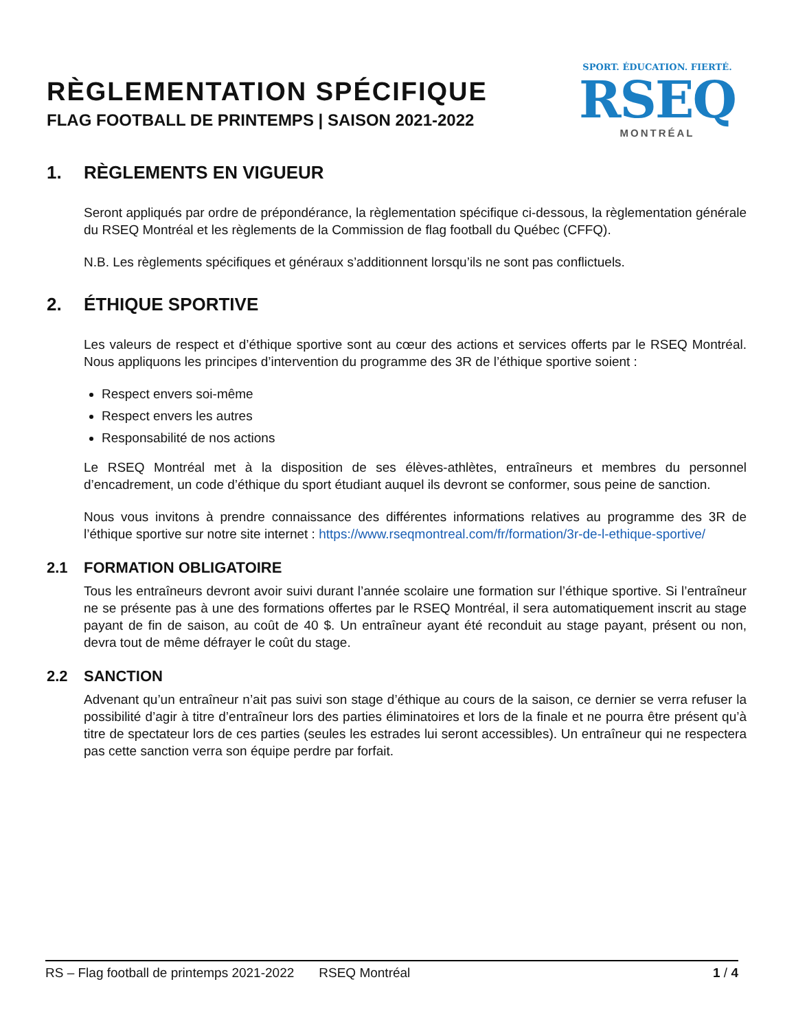RÈGLEMENTATION SPÉCIFIQUE
FLAG FOOTBALL DE PRINTEMPS | SAISON 2021-2022
SPORT. ÉDUCATION. FIERTÉ.
RSEQ
MONTRÉAL
1. RÈGLEMENTS EN VIGUEUR
Seront appliqués par ordre de prépondérance, la règlementation spécifique ci-dessous, la règlementation générale du RSEQ Montréal et les règlements de la Commission de flag football du Québec (CFFQ).
N.B. Les règlements spécifiques et généraux s’additionnent lorsqu’ils ne sont pas conflictuels.
2. ÉTHIQUE SPORTIVE
Les valeurs de respect et d’éthique sportive sont au cœur des actions et services offerts par le RSEQ Montréal. Nous appliquons les principes d’intervention du programme des 3R de l’éthique sportive soient :
Respect envers soi-même
Respect envers les autres
Responsabilité de nos actions
Le RSEQ Montréal met à la disposition de ses élèves-athlètes, entraîneurs et membres du personnel d’encadrement, un code d’éthique du sport étudiant auquel ils devront se conformer, sous peine de sanction.
Nous vous invitons à prendre connaissance des différentes informations relatives au programme des 3R de l’éthique sportive sur notre site internet : https://www.rseqmontreal.com/fr/formation/3r-de-l-ethique-sportive/
2.1 FORMATION OBLIGATOIRE
Tous les entraîneurs devront avoir suivi durant l’année scolaire une formation sur l’éthique sportive. Si l’entraîneur ne se présente pas à une des formations offertes par le RSEQ Montréal, il sera automatiquement inscrit au stage payant de fin de saison, au coût de 40 $. Un entraîneur ayant été reconduit au stage payant, présent ou non, devra tout de même défrayer le coût du stage.
2.2 SANCTION
Advenant qu’un entraîneur n’ait pas suivi son stage d’éthique au cours de la saison, ce dernier se verra refuser la possibilité d’agir à titre d’entraîneur lors des parties éliminatoires et lors de la finale et ne pourra être présent qu’à titre de spectateur lors de ces parties (seules les estrades lui seront accessibles). Un entraîneur qui ne respectera pas cette sanction verra son équipe perdre par forfait.
RS – Flag football de printemps 2021-2022 RSEQ Montréal 1 / 4